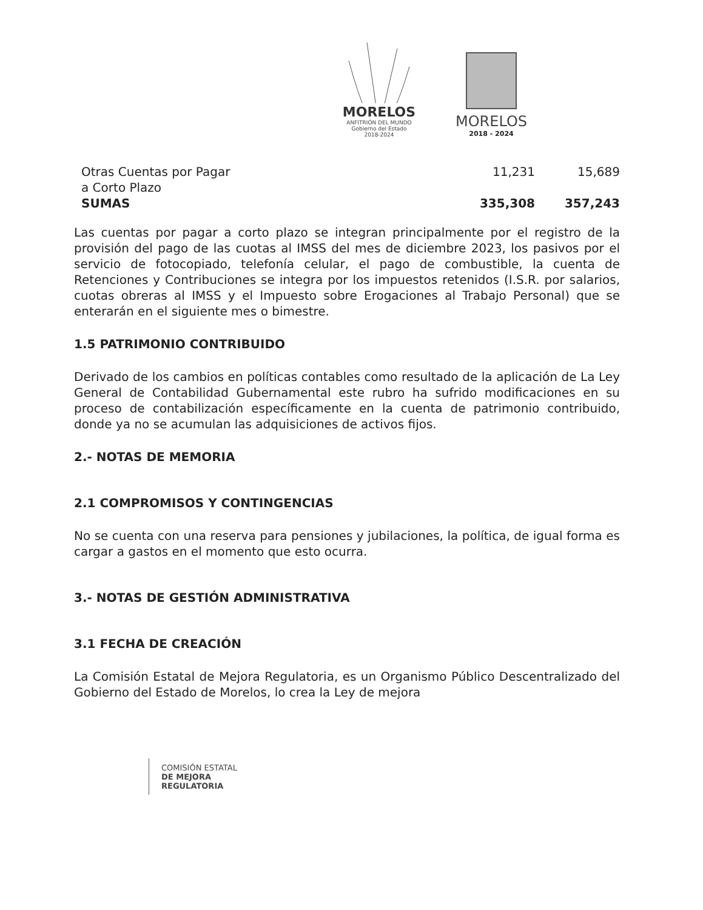MORELOS
ANFITRIÓN DEL MUNDO
Gobierno del Estado
2018-2024
MORELOS
2018 - 2024
| Otras Cuentas por Pagar a Corto Plazo | 11,231 | 15,689 |
| SUMAS | 335,308 | 357,243 |
Las cuentas por pagar a corto plazo se integran principalmente por el registro de la provisión del pago de las cuotas al IMSS del mes de diciembre 2023, los pasivos por el servicio de fotocopiado, telefonía celular, el pago de combustible, la cuenta de Retenciones y Contribuciones se integra por los impuestos retenidos (I.S.R. por salarios, cuotas obreras al IMSS y el Impuesto sobre Erogaciones al Trabajo Personal) que se enterarán en el siguiente mes o bimestre.
1.5 PATRIMONIO CONTRIBUIDO
Derivado de los cambios en políticas contables como resultado de la aplicación de La Ley General de Contabilidad Gubernamental este rubro ha sufrido modificaciones en su proceso de contabilización específicamente en la cuenta de patrimonio contribuido, donde ya no se acumulan las adquisiciones de activos fijos.
2.- NOTAS DE MEMORIA
2.1 COMPROMISOS Y CONTINGENCIAS
No se cuenta con una reserva para pensiones y jubilaciones, la política, de igual forma es cargar a gastos en el momento que esto ocurra.
3.- NOTAS DE GESTIÓN ADMINISTRATIVA
3.1 FECHA DE CREACIÓN
La Comisión Estatal de Mejora Regulatoria, es un Organismo Público Descentralizado del Gobierno del Estado de Morelos, lo crea la Ley de mejora
COMISIÓN ESTATAL
DE MEJORA
REGULATORIA